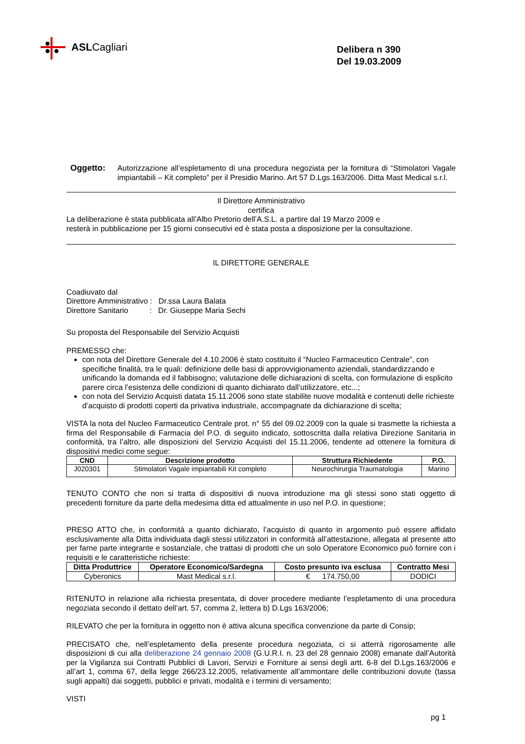ASL Cagliari
Delibera n 390
Del 19.03.2009
Oggetto: Autorizzazione all’espletamento di una procedura negoziata per la fornitura di “Stimolatori Vagale impiantabili – Kit completo” per il Presidio Marino. Art 57 D.Lgs.163/2006. Ditta Mast Medical s.r.l.
Il Direttore Amministrativo
certifica
La deliberazione è stata pubblicata all’Albo Pretorio dell’A.S.L. a partire dal 19 Marzo 2009 e
resterà in pubblicazione per 15 giorni consecutivi ed è stata posta a disposizione per la consultazione.
IL DIRETTORE GENERALE
Coadiuvato dal
Direttore Amministrativo : Dr.ssa Laura Balata
Direttore Sanitario : Dr. Giuseppe Maria Sechi
Su proposta del Responsabile del Servizio Acquisti
PREMESSO che:
con nota del Direttore Generale del 4.10.2006 è stato costituito il “Nucleo Farmaceutico Centrale”, con specifiche finalità, tra le quali: definizione delle basi di approvvigionamento aziendali, standardizzando e unificando la domanda ed il fabbisogno; valutazione delle dichiarazioni di scelta, con formulazione di esplicito parere circa l’esistenza delle condizioni di quanto dichiarato dall’utilizzatore, etc...;
con nota del Servizio Acquisti datata 15.11.2006 sono state stabilite nuove modalità e contenuti delle richieste d’acquisto di prodotti coperti da privativa industriale, accompagnate da dichiarazione di scelta;
VISTA la nota del Nucleo Farmaceutico Centrale prot. n° 55 del 09.02.2009 con la quale si trasmette la richiesta a firma del Responsabile di Farmacia del P.O. di seguito indicato, sottoscritta dalla relativa Direzione Sanitaria in conformità, tra l’altro, alle disposizioni del Servizio Acquisti del 15.11.2006, tendente ad ottenere la fornitura di dispositivi medici come segue:
| CND | Descrizione prodotto | Struttura Richiedente | P.O. |
| --- | --- | --- | --- |
| J020301 | Stimolatori Vagale impiantabili Kit completo | Neurochirurgia Traumatologia | Marino |
TENUTO CONTO che non si tratta di dispositivi di nuova introduzione ma gli stessi sono stati oggetto di precedenti forniture da parte della medesima ditta ed attualmente in uso nel P.O. in questione;
PRESO ATTO che, in conformità a quanto dichiarato, l’acquisto di quanto in argomento può essere affidato esclusivamente alla Ditta individuata dagli stessi utilizzatori in conformità all’attestazione, allegata al presente atto per farne parte integrante e sostanziale, che trattasi di prodotti che un solo Operatore Economico può fornire con i requisiti e le caratteristiche richieste:
| Ditta Produttrice | Operatore Economico/Sardegna | Costo presunto iva esclusa | Contratto Mesi |
| --- | --- | --- | --- |
| Cyberonics | Mast Medical s.r.l. | € 174.750,00 | DODICI |
RITENUTO in relazione alla richiesta presentata, di dover procedere mediante l’espletamento di una procedura negoziata secondo il dettato dell’art. 57, comma 2, lettera b) D.Lgs 163/2006;
RILEVATO che per la fornitura in oggetto non è attiva alcuna specifica convenzione da parte di Consip;
PRECISATO che, nell’espletamento della presente procedura negoziata, ci si atterrà rigorosamente alle disposizioni di cui alla deliberazione 24 gennaio 2008 (G.U.R.I. n. 23 del 28 gennaio 2008) emanate dall’Autorità per la Vigilanza sui Contratti Pubblici di Lavori, Servizi e Forniture ai sensi degli artt. 6-8 del D.Lgs.163/2006 e all’art 1, comma 67, della legge 266/23.12.2005, relativamente all’ammontare delle contribuzioni dovute (tassa sugli appalti) dai soggetti, pubblici e privati, modalità e i termini di versamento;
VISTI
pg 1